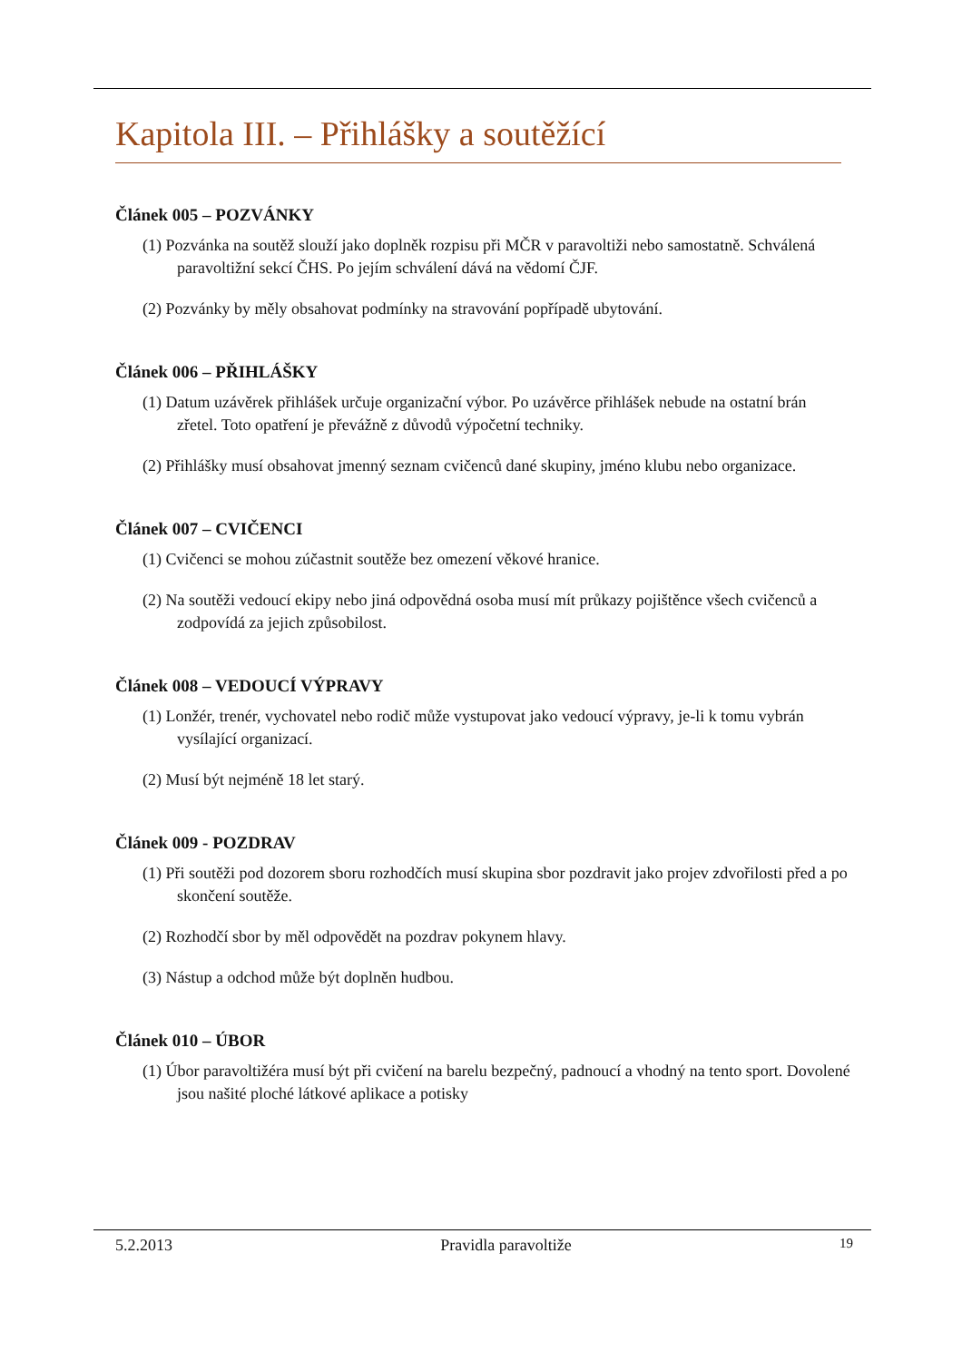Kapitola III. – Přihlášky a soutěžící
Článek 005 – POZVÁNKY
(1) Pozvánka na soutěž slouží jako doplněk rozpisu při MČR v paravoltiži nebo samostatně. Schválená paravoltižní sekcí ČHS. Po jejím schválení dává na vědomí ČJF.
(2) Pozvánky by měly obsahovat podmínky na stravování popřípadě ubytování.
Článek 006 – PŘIHLÁŠKY
(1) Datum uzávěrek přihlášek určuje organizační výbor. Po uzávěrce přihlášek nebude na ostatní brán zřetel. Toto opatření je převážně z důvodů výpočetní techniky.
(2) Přihlášky musí obsahovat jmenný seznam cvičenců dané skupiny, jméno klubu nebo organizace.
Článek 007 – CVIČENCI
(1) Cvičenci se mohou zúčastnit soutěže bez omezení věkové hranice.
(2) Na soutěži vedoucí ekipy nebo jiná odpovědná osoba musí mít průkazy pojištěnce všech cvičenců a zodpovídá za jejich způsobilost.
Článek 008 – VEDOUCÍ VÝPRAVY
(1) Lonžér, trenér, vychovatel nebo rodič může vystupovat jako vedoucí výpravy, je-li k tomu vybrán vysílající organizací.
(2) Musí být nejméně 18 let starý.
Článek 009 - POZDRAV
(1) Při soutěži pod dozorem sboru rozhodčích musí skupina sbor pozdravit jako projev zdvořilosti před a po skončení soutěže.
(2) Rozhodčí sbor by měl odpovědět na pozdrav pokynem hlavy.
(3) Nástup a odchod může být doplněn hudbou.
Článek 010 – ÚBOR
(1) Úbor paravoltižéra musí být při cvičení na barelu bezpečný, padnoucí a vhodný na tento sport. Dovolené jsou našité ploché látkové aplikace a potisky
5.2.2013 Pravidla paravoltiže 19